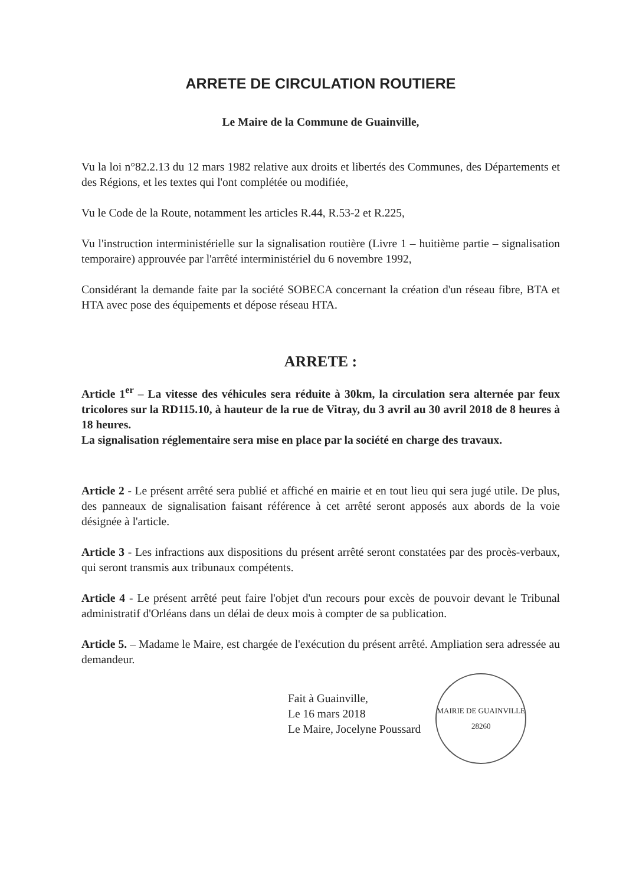ARRETE DE CIRCULATION ROUTIERE
Le Maire de la Commune de Guainville,
Vu la loi n°82.2.13 du 12 mars 1982 relative aux droits et libertés des Communes, des Départements et des Régions, et les textes qui l'ont complétée ou modifiée,
Vu le Code de la Route, notamment les articles R.44, R.53-2 et R.225,
Vu l'instruction interministérielle sur la signalisation routière (Livre 1 – huitième partie – signalisation temporaire) approuvée par l'arrêté interministériel du 6 novembre 1992,
Considérant la demande faite par la société SOBECA concernant la création d'un réseau fibre, BTA et HTA avec pose des équipements et dépose réseau HTA.
ARRETE :
Article 1<sup>er</sup> – La vitesse des véhicules sera réduite à 30km, la circulation sera alternée par feux tricolores sur la RD115.10, à hauteur de la rue de Vitray, du 3 avril au 30 avril 2018 de 8 heures à 18 heures.
La signalisation réglementaire sera mise en place par la société en charge des travaux.
Article 2 - Le présent arrêté sera publié et affiché en mairie et en tout lieu qui sera jugé utile. De plus, des panneaux de signalisation faisant référence à cet arrêté seront apposés aux abords de la voie désignée à l'article.
Article 3 - Les infractions aux dispositions du présent arrêté seront constatées par des procès-verbaux, qui seront transmis aux tribunaux compétents.
Article 4 - Le présent arrêté peut faire l'objet d'un recours pour excès de pouvoir devant le Tribunal administratif d'Orléans dans un délai de deux mois à compter de sa publication.
Article 5. – Madame le Maire, est chargée de l'exécution du présent arrêté. Ampliation sera adressée au demandeur.
Fait à Guainville,
Le 16 mars 2018
Le Maire, Jocelyne Poussard
MAIRIE DE GUAINVILLE
28260